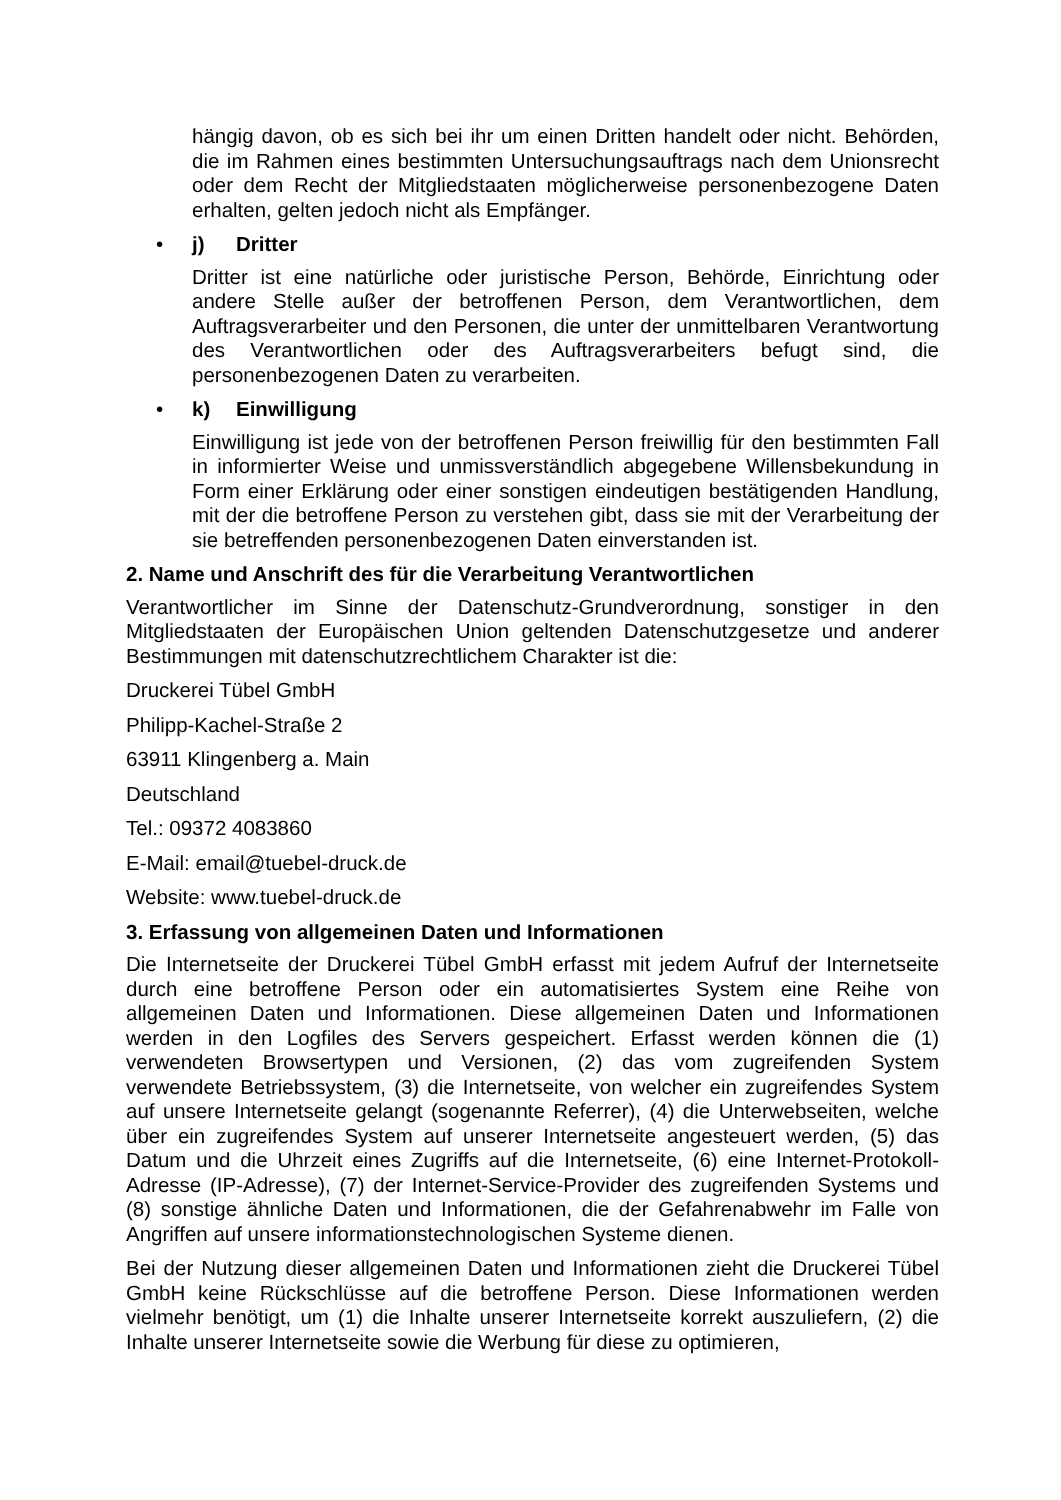hängig davon, ob es sich bei ihr um einen Dritten handelt oder nicht. Behörden, die im Rahmen eines bestimmten Untersuchungsauftrags nach dem Unionsrecht oder dem Recht der Mitgliedstaaten möglicherweise personenbezogene Daten erhalten, gelten jedoch nicht als Empfänger.
• j) Dritter
Dritter ist eine natürliche oder juristische Person, Behörde, Einrichtung oder andere Stelle außer der betroffenen Person, dem Verantwortlichen, dem Auftragsverarbeiter und den Personen, die unter der unmittelbaren Verantwortung des Verantwortlichen oder des Auftragsverarbeiters befugt sind, die personenbezogenen Daten zu verarbeiten.
• k) Einwilligung
Einwilligung ist jede von der betroffenen Person freiwillig für den bestimmten Fall in informierter Weise und unmissverständlich abgegebene Willensbekundung in Form einer Erklärung oder einer sonstigen eindeutigen bestätigenden Handlung, mit der die betroffene Person zu verstehen gibt, dass sie mit der Verarbeitung der sie betreffenden personenbezogenen Daten einverstanden ist.
2. Name und Anschrift des für die Verarbeitung Verantwortlichen
Verantwortlicher im Sinne der Datenschutz-Grundverordnung, sonstiger in den Mitgliedstaaten der Europäischen Union geltenden Datenschutzgesetze und anderer Bestimmungen mit datenschutzrechtlichem Charakter ist die:
Druckerei Tübel GmbH
Philipp-Kachel-Straße 2
63911 Klingenberg a. Main
Deutschland
Tel.: 09372 4083860
E-Mail: email@tuebel-druck.de
Website: www.tuebel-druck.de
3. Erfassung von allgemeinen Daten und Informationen
Die Internetseite der Druckerei Tübel GmbH erfasst mit jedem Aufruf der Internetseite durch eine betroffene Person oder ein automatisiertes System eine Reihe von allgemeinen Daten und Informationen. Diese allgemeinen Daten und Informationen werden in den Logfiles des Servers gespeichert. Erfasst werden können die (1) verwendeten Browsertypen und Versionen, (2) das vom zugreifenden System verwendete Betriebssystem, (3) die Internetseite, von welcher ein zugreifendes System auf unsere Internetseite gelangt (sogenannte Referrer), (4) die Unterwebseiten, welche über ein zugreifendes System auf unserer Internetseite angesteuert werden, (5) das Datum und die Uhrzeit eines Zugriffs auf die Internetseite, (6) eine Internet-Protokoll-Adresse (IP-Adresse), (7) der Internet-Service-Provider des zugreifenden Systems und (8) sonstige ähnliche Daten und Informationen, die der Gefahrenabwehr im Falle von Angriffen auf unsere informationstechnologischen Systeme dienen.
Bei der Nutzung dieser allgemeinen Daten und Informationen zieht die Druckerei Tübel GmbH keine Rückschlüsse auf die betroffene Person. Diese Informationen werden vielmehr benötigt, um (1) die Inhalte unserer Internetseite korrekt auszuliefern, (2) die Inhalte unserer Internetseite sowie die Werbung für diese zu optimieren,